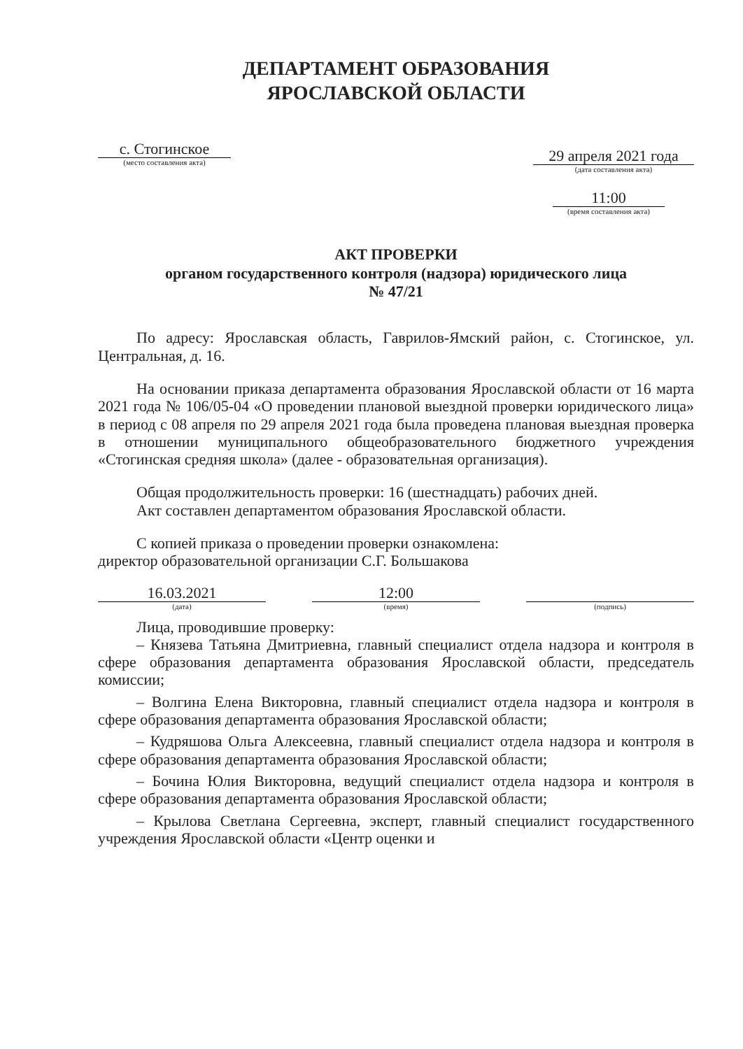ДЕПАРТАМЕНТ ОБРАЗОВАНИЯ
ЯРОСЛАВСКОЙ ОБЛАСТИ
с. Стогинское
(место составления акта)
29 апреля 2021 года
(дата составления акта)
11:00
(время составления акта)
АКТ ПРОВЕРКИ
органом государственного контроля (надзора) юридического лица
№ 47/21
По адресу: Ярославская область, Гаврилов-Ямский район, с. Стогинское, ул. Центральная, д. 16.
На основании приказа департамента образования Ярославской области от 16 марта 2021 года № 106/05-04 «О проведении плановой выездной проверки юридического лица» в период с 08 апреля по 29 апреля 2021 года была проведена плановая выездная проверка в отношении муниципального общеобразовательного бюджетного учреждения «Стогинская средняя школа» (далее - образовательная организация).
Общая продолжительность проверки: 16 (шестнадцать) рабочих дней.
Акт составлен департаментом образования Ярославской области.
С копией приказа о проведении проверки ознакомлена:
директор образовательной организации С.Г. Большакова
16.03.2021
(дата)
12:00
(время)
(подпись)
Лица, проводившие проверку:
– Князева Татьяна Дмитриевна, главный специалист отдела надзора и контроля в сфере образования департамента образования Ярославской области, председатель комиссии;
– Волгина Елена Викторовна, главный специалист отдела надзора и контроля в сфере образования департамента образования Ярославской области;
– Кудряшова Ольга Алексеевна, главный специалист отдела надзора и контроля в сфере образования департамента образования Ярославской области;
– Бочина Юлия Викторовна, ведущий специалист отдела надзора и контроля в сфере образования департамента образования Ярославской области;
– Крылова Светлана Сергеевна, эксперт, главный специалист государственного учреждения Ярославской области «Центр оценки и